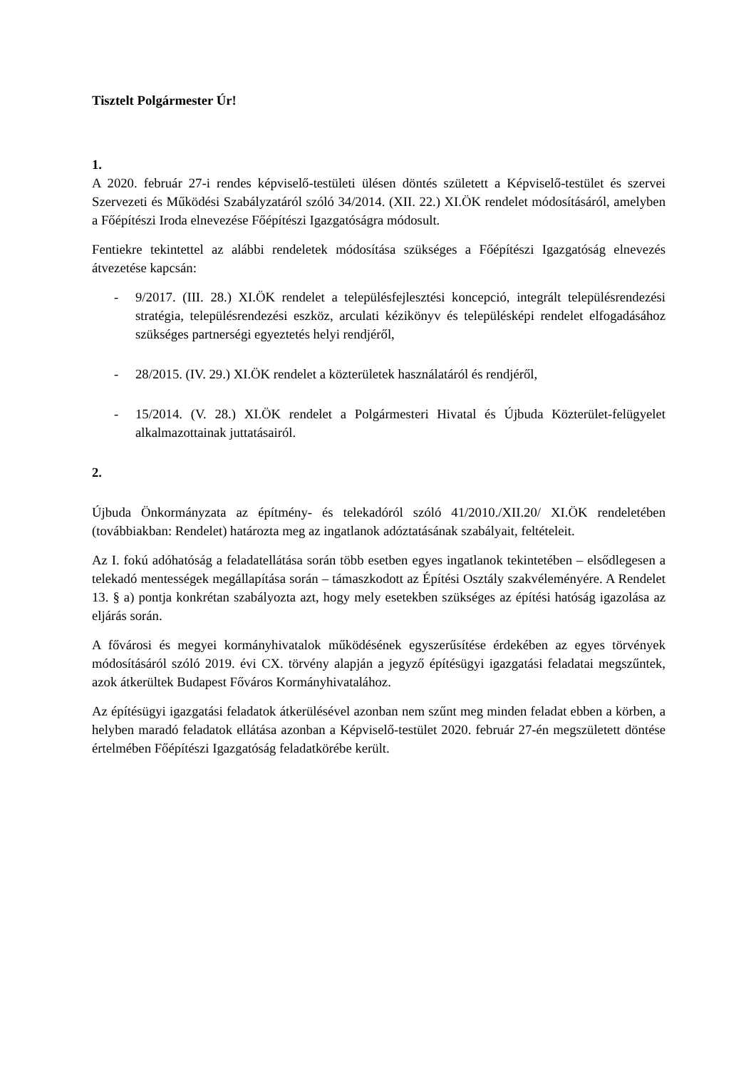Tisztelt Polgármester Úr!
1.
A 2020. február 27-i rendes képviselő-testületi ülésen döntés született a Képviselő-testület és szervei Szervezeti és Működési Szabályzatáról szóló 34/2014. (XII. 22.) XI.ÖK rendelet módosításáról, amelyben a Főépítészi Iroda elnevezése Főépítészi Igazgatóságra módosult.
Fentiekre tekintettel az alábbi rendeletek módosítása szükséges a Főépítészi Igazgatóság elnevezés átvezetése kapcsán:
- 9/2017. (III. 28.) XI.ÖK rendelet a településfejlesztési koncepció, integrált településrendezési stratégia, településrendezési eszköz, arculati kézikönyv és településképi rendelet elfogadásához szükséges partnerségi egyeztetés helyi rendjéről,
- 28/2015. (IV. 29.) XI.ÖK rendelet a közterületek használatáról és rendjéről,
- 15/2014. (V. 28.) XI.ÖK rendelet a Polgármesteri Hivatal és Újbuda Közterület-felügyelet alkalmazottainak juttatásairól.
2.
Újbuda Önkormányzata az építmény- és telekadóról szóló 41/2010./XII.20/ XI.ÖK rendeletében (továbbiakban: Rendelet) határozta meg az ingatlanok adóztatásának szabályait, feltételeit.
Az I. fokú adóhatóság a feladatellátása során több esetben egyes ingatlanok tekintetében – elsődlegesen a telekadó mentességek megállapítása során – támaszkodott az Építési Osztály szakvéleményére. A Rendelet 13. § a) pontja konkrétan szabályozta azt, hogy mely esetekben szükséges az építési hatóság igazolása az eljárás során.
A fővárosi és megyei kormányhivatalok működésének egyszerűsítése érdekében az egyes törvények módosításáról szóló 2019. évi CX. törvény alapján a jegyző építésügyi igazgatási feladatai megszűntek, azok átkerültek Budapest Főváros Kormányhivatalához.
Az építésügyi igazgatási feladatok átkerülésével azonban nem szűnt meg minden feladat ebben a körben, a helyben maradó feladatok ellátása azonban a Képviselő-testület 2020. február 27-én megszületett döntése értelmében Főépítészi Igazgatóság feladatkörébe került.